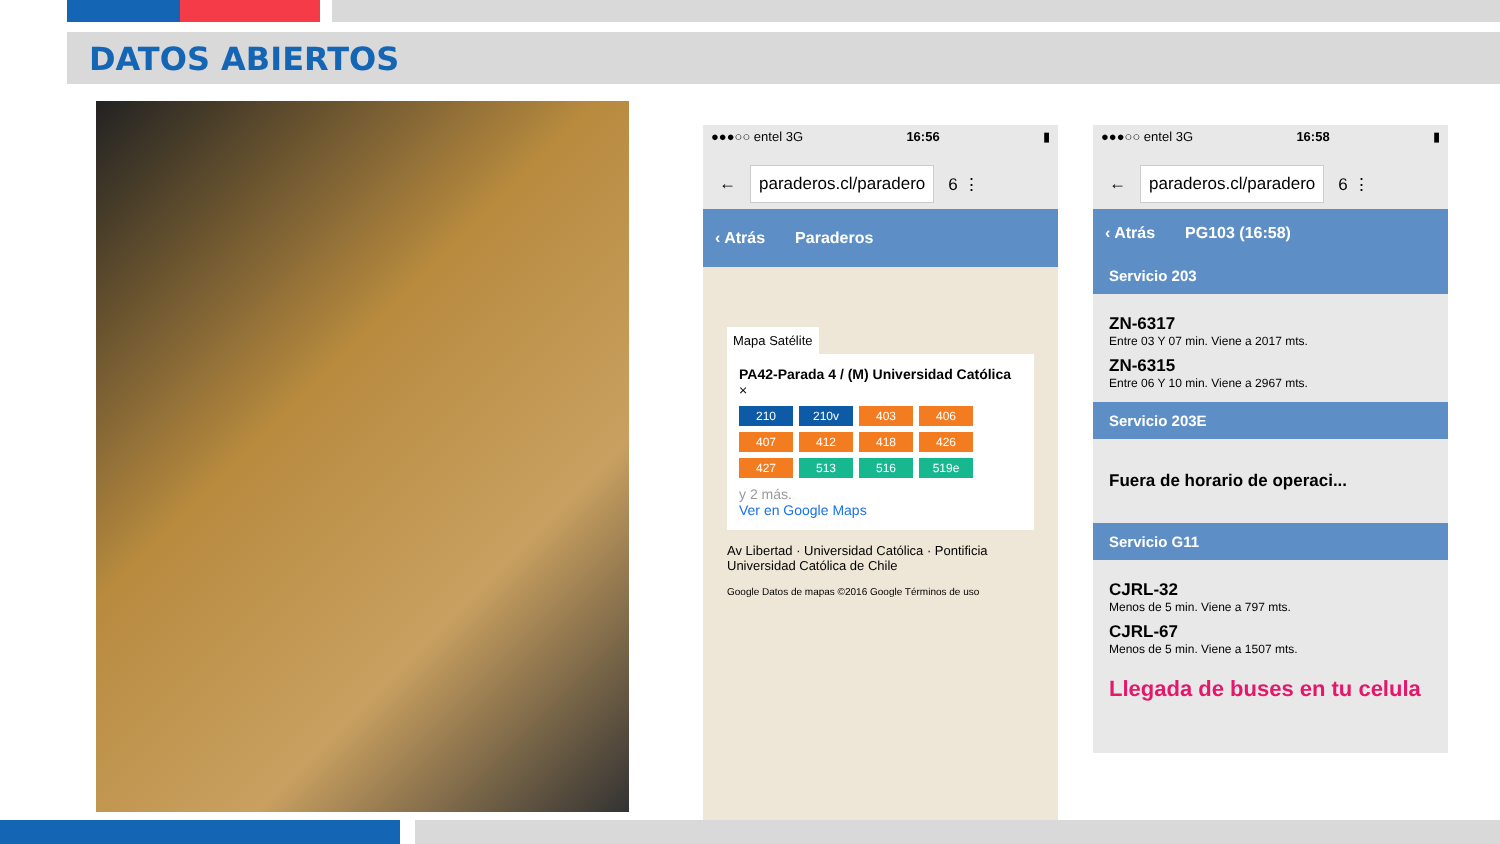DATOS ABIERTOS
●●●○○ entel 3G 16:56 ▮
← paraderos.cl/paradero 6 ⋮
‹ Atrás Paraderos
Mapa Satélite
PA42-Parada 4 / (M) Universidad Católica ×
210
210v
403
406
407
412
418
426
427
513
516
519e
y 2 más.
Ver en Google Maps
Av Libertad · Universidad Católica · Pontificia Universidad Católica de Chile
Google Datos de mapas ©2016 Google Términos de uso
●●●○○ entel 3G 16:58 ▮
← paraderos.cl/paradero 6 ⋮
‹ Atrás PG103 (16:58)
Servicio 203
ZN-6317
Entre 03 Y 07 min. Viene a 2017 mts.
ZN-6315
Entre 06 Y 10 min. Viene a 2967 mts.
Servicio 203E
Fuera de horario de operaci...
Servicio G11
CJRL-32
Menos de 5 min. Viene a 797 mts.
CJRL-67
Menos de 5 min. Viene a 1507 mts.
Llegada de buses en tu celula